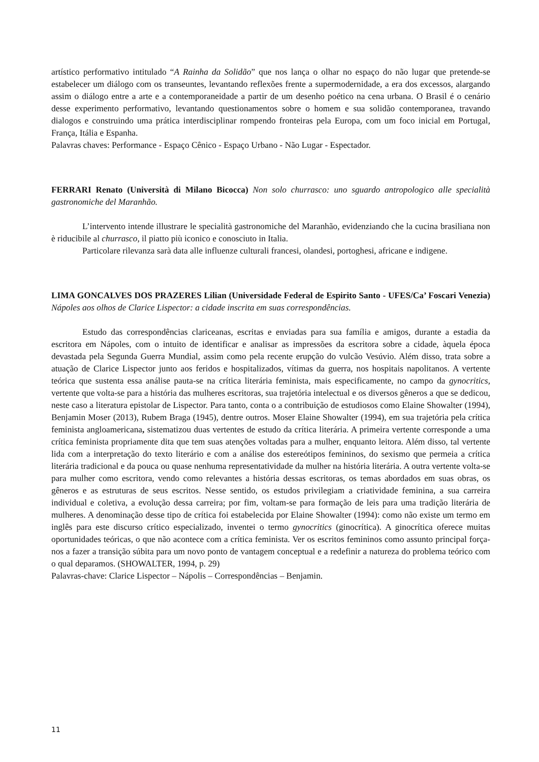artístico performativo intitulado “A Rainha da Solidão” que nos lança o olhar no espaço do não lugar que pretende-se estabelecer um diálogo com os transeuntes, levantando reflexões frente a supermodernidade, a era dos excessos, alargando assim o diálogo entre a arte e a contemporaneidade a partir de um desenho poético na cena urbana. O Brasil é o cenário desse experimento performativo, levantando questionamentos sobre o homem e sua solidão contemporanea, travando dialogos e construindo uma prática interdisciplinar rompendo fronteiras pela Europa, com um foco inicial em Portugal, França, Itália e Espanha.
Palavras chaves: Performance - Espaço Cênico - Espaço Urbano - Não Lugar - Espectador.
FERRARI Renato (Università di Milano Bicocca) Non solo churrasco: uno sguardo antropologico alle specialità gastronomiche del Maranhão.
L’intervento intende illustrare le specialità gastronomiche del Maranhão, evidenziando che la cucina brasiliana non è riducibile al churrasco, il piatto più iconico e conosciuto in Italia.
Particolare rilevanza sarà data alle influenze culturali francesi, olandesi, portoghesi, africane e indigene.
LIMA GONCALVES DOS PRAZERES Lilian (Universidade Federal de Espirito Santo - UFES/Ca’ Foscari Venezia) Nápoles aos olhos de Clarice Lispector: a cidade inscrita em suas correspondências.
Estudo das correspondências clariceanas, escritas e enviadas para sua família e amigos, durante a estadia da escritora em Nápoles, com o intuito de identificar e analisar as impressões da escritora sobre a cidade, àquela época devastada pela Segunda Guerra Mundial, assim como pela recente erupção do vulcão Vesúvio. Além disso, trata sobre a atuação de Clarice Lispector junto aos feridos e hospitalizados, vítimas da guerra, nos hospitais napolitanos. A vertente teórica que sustenta essa análise pauta-se na crítica literária feminista, mais especificamente, no campo da gynocritics, vertente que volta-se para a história das mulheres escritoras, sua trajetória intelectual e os diversos gêneros a que se dedicou, neste caso a literatura epistolar de Lispector. Para tanto, conta o a contribuição de estudiosos como Elaine Showalter (1994), Benjamin Moser (2013), Rubem Braga (1945), dentre outros. Moser Elaine Showalter (1994), em sua trajetória pela crítica feminista angloamericana, sistematizou duas vertentes de estudo da crítica literária. A primeira vertente corresponde a uma crítica feminista propriamente dita que tem suas atenções voltadas para a mulher, enquanto leitora. Além disso, tal vertente lida com a interpretação do texto literário e com a análise dos estereótipos femininos, do sexismo que permeia a crítica literária tradicional e da pouca ou quase nenhuma representatividade da mulher na história literária. A outra vertente volta-se para mulher como escritora, vendo como relevantes a história dessas escritoras, os temas abordados em suas obras, os gêneros e as estruturas de seus escritos. Nesse sentido, os estudos privilegiam a criatividade feminina, a sua carreira individual e coletiva, a evolução dessa carreira; por fim, voltam-se para formação de leis para uma tradição literária de mulheres. A denominação desse tipo de crítica foi estabelecida por Elaine Showalter (1994): como não existe um termo em inglês para este discurso crítico especializado, inventei o termo gynocritics (ginocrítica). A ginocrítica oferece muitas oportunidades teóricas, o que não acontece com a crítica feminista. Ver os escritos femininos como assunto principal força-nos a fazer a transição súbita para um novo ponto de vantagem conceptual e a redefinir a natureza do problema teórico com o qual deparamos. (SHOWALTER, 1994, p. 29)
Palavras-chave: Clarice Lispector – Nápolis – Correspondências – Benjamin.
11